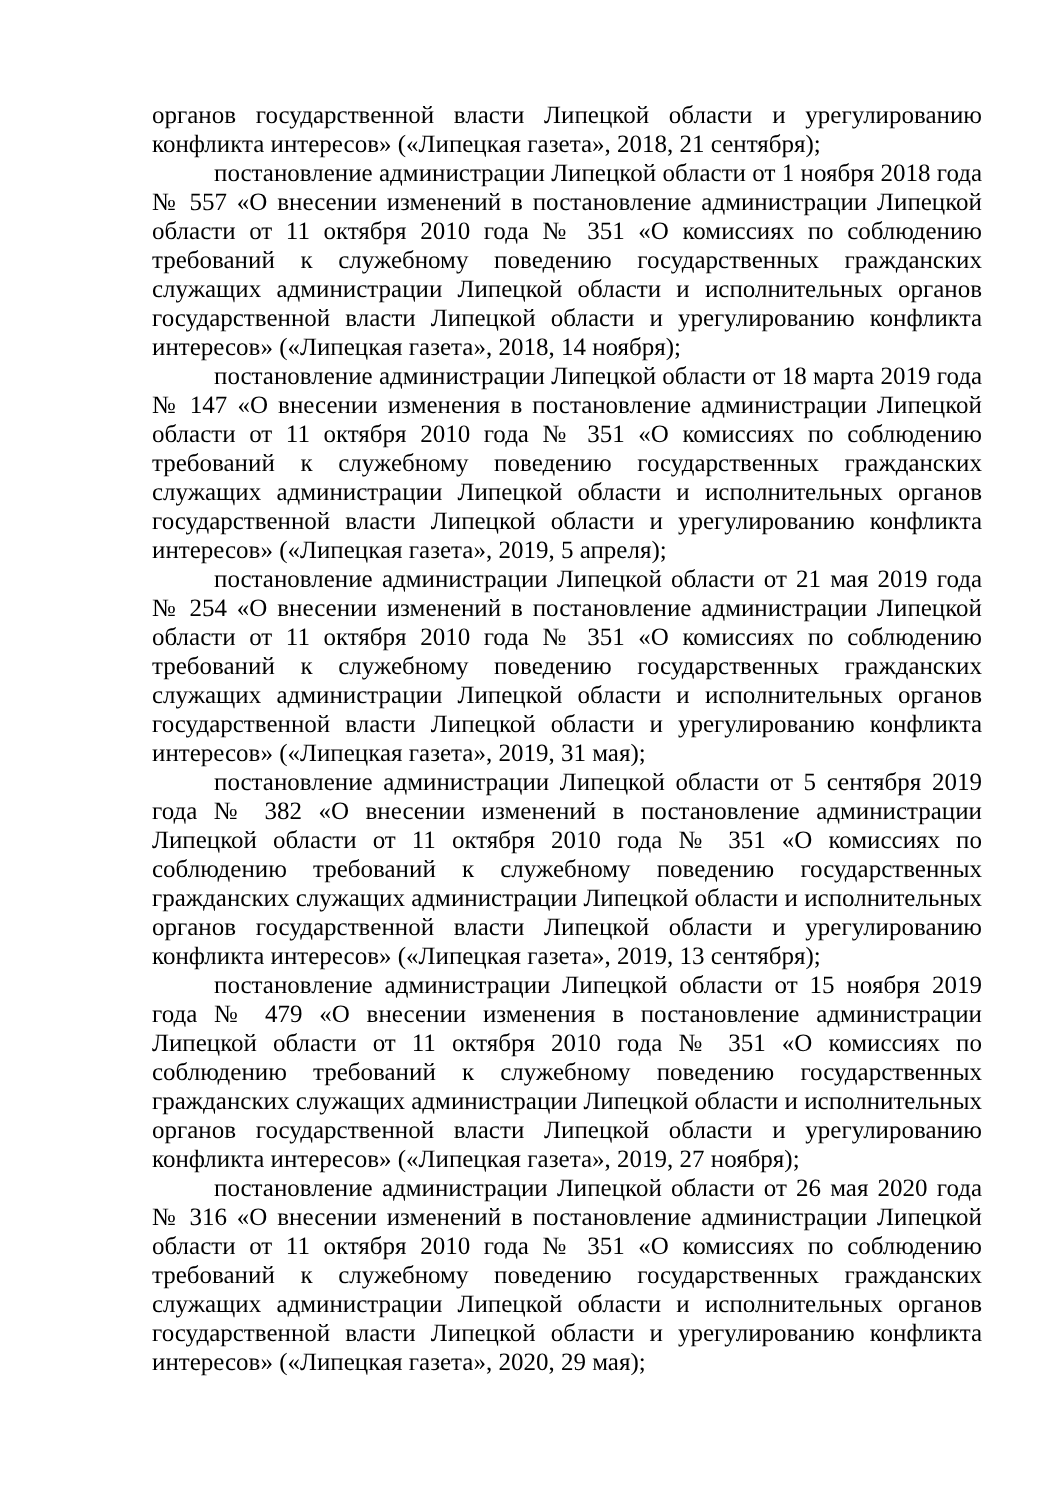органов государственной власти Липецкой области и урегулированию конфликта интересов» («Липецкая газета», 2018, 21 сентября);
постановление администрации Липецкой области от 1 ноября 2018 года № 557 «О внесении изменений в постановление администрации Липецкой области от 11 октября 2010 года № 351 «О комиссиях по соблюдению требований к служебному поведению государственных гражданских служащих администрации Липецкой области и исполнительных органов государственной власти Липецкой области и урегулированию конфликта интересов» («Липецкая газета», 2018, 14 ноября);
постановление администрации Липецкой области от 18 марта 2019 года № 147 «О внесении изменения в постановление администрации Липецкой области от 11 октября 2010 года № 351 «О комиссиях по соблюдению требований к служебному поведению государственных гражданских служащих администрации Липецкой области и исполнительных органов государственной власти Липецкой области и урегулированию конфликта интересов» («Липецкая газета», 2019, 5 апреля);
постановление администрации Липецкой области от 21 мая 2019 года № 254 «О внесении изменений в постановление администрации Липецкой области от 11 октября 2010 года № 351 «О комиссиях по соблюдению требований к служебному поведению государственных гражданских служащих администрации Липецкой области и исполнительных органов государственной власти Липецкой области и урегулированию конфликта интересов» («Липецкая газета», 2019, 31 мая);
постановление администрации Липецкой области от 5 сентября 2019 года № 382 «О внесении изменений в постановление администрации Липецкой области от 11 октября 2010 года № 351 «О комиссиях по соблюдению требований к служебному поведению государственных гражданских служащих администрации Липецкой области и исполнительных органов государственной власти Липецкой области и урегулированию конфликта интересов» («Липецкая газета», 2019, 13 сентября);
постановление администрации Липецкой области от 15 ноября 2019 года № 479 «О внесении изменения в постановление администрации Липецкой области от 11 октября 2010 года № 351 «О комиссиях по соблюдению требований к служебному поведению государственных гражданских служащих администрации Липецкой области и исполнительных органов государственной власти Липецкой области и урегулированию конфликта интересов» («Липецкая газета», 2019, 27 ноября);
постановление администрации Липецкой области от 26 мая 2020 года № 316 «О внесении изменений в постановление администрации Липецкой области от 11 октября 2010 года № 351 «О комиссиях по соблюдению требований к служебному поведению государственных гражданских служащих администрации Липецкой области и исполнительных органов государственной власти Липецкой области и урегулированию конфликта интересов» («Липецкая газета», 2020, 29 мая);